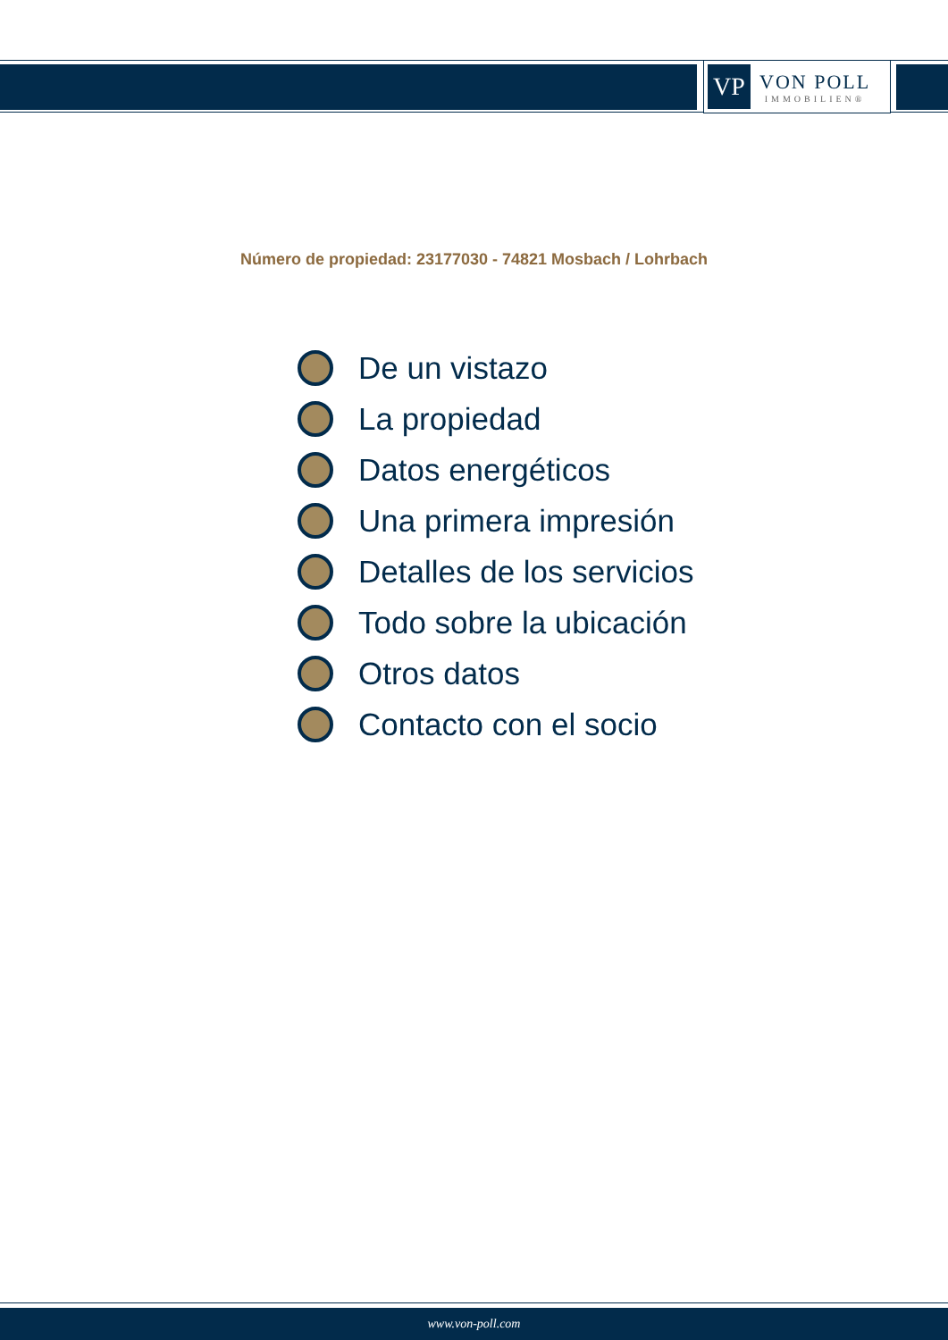VP
VON POLL
IMMOBILIEN®
Número de propiedad: 23177030 - 74821 Mosbach / Lohrbach
De un vistazo
La propiedad
Datos energéticos
Una primera impresión
Detalles de los servicios
Todo sobre la ubicación
Otros datos
Contacto con el socio
www.von-poll.com